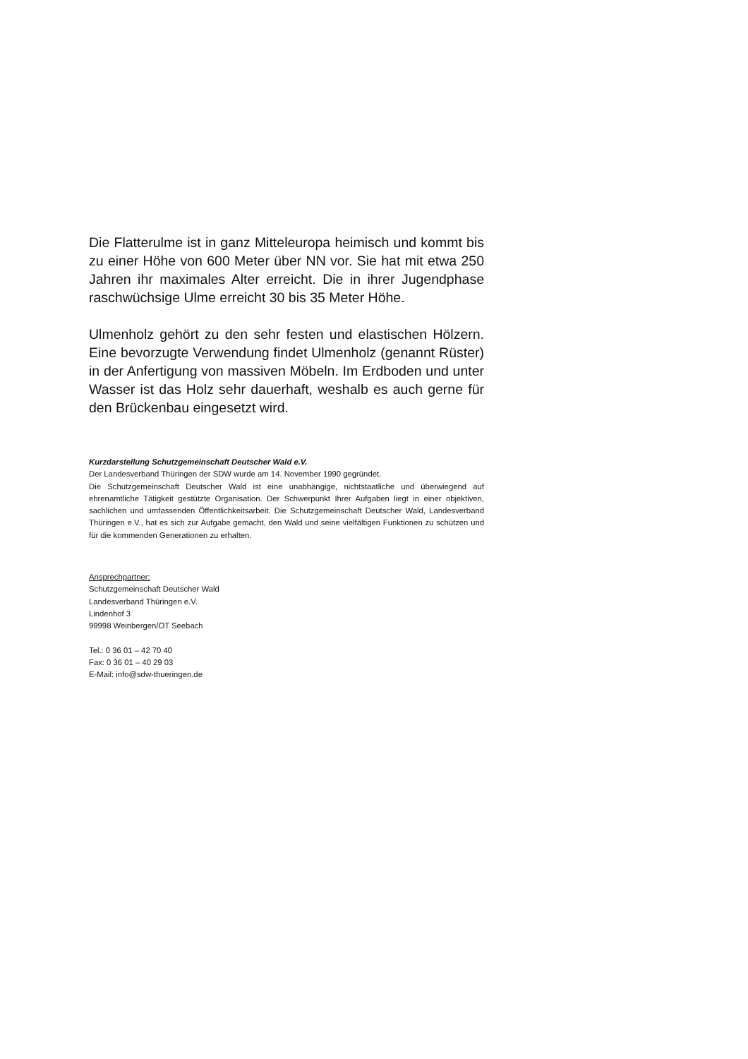Die Flatterulme ist in ganz Mitteleuropa heimisch und kommt bis zu einer Höhe von 600 Meter über NN vor. Sie hat mit etwa 250 Jahren ihr maximales Alter erreicht. Die in ihrer Jugendphase raschwüchsige Ulme erreicht 30 bis 35 Meter Höhe.
Ulmenholz gehört zu den sehr festen und elastischen Hölzern. Eine bevorzugte Verwendung findet Ulmenholz (genannt Rüster) in der Anfertigung von massiven Möbeln. Im Erdboden und unter Wasser ist das Holz sehr dauerhaft, weshalb es auch gerne für den Brückenbau eingesetzt wird.
Kurzdarstellung Schutzgemeinschaft Deutscher Wald e.V.
Der Landesverband Thüringen der SDW wurde am 14. November 1990 gegründet.
Die Schutzgemeinschaft Deutscher Wald ist eine unabhängige, nichtstaatliche und überwiegend auf ehrenamtliche Tätigkeit gestützte Organisation. Der Schwerpunkt Ihrer Aufgaben liegt in einer objektiven, sachlichen und umfassenden Öffentlichkeitsarbeit. Die Schutzgemeinschaft Deutscher Wald, Landesverband Thüringen e.V., hat es sich zur Aufgabe gemacht, den Wald und seine vielfältigen Funktionen zu schützen und für die kommenden Generationen zu erhalten.
Ansprechpartner:
Schutzgemeinschaft Deutscher Wald
Landesverband Thüringen e.V.
Lindenhof 3
99998 Weinbergen/OT Seebach
Tel.: 0 36 01 – 42 70 40
Fax: 0 36 01 – 40 29 03
E-Mail: info@sdw-thueringen.de